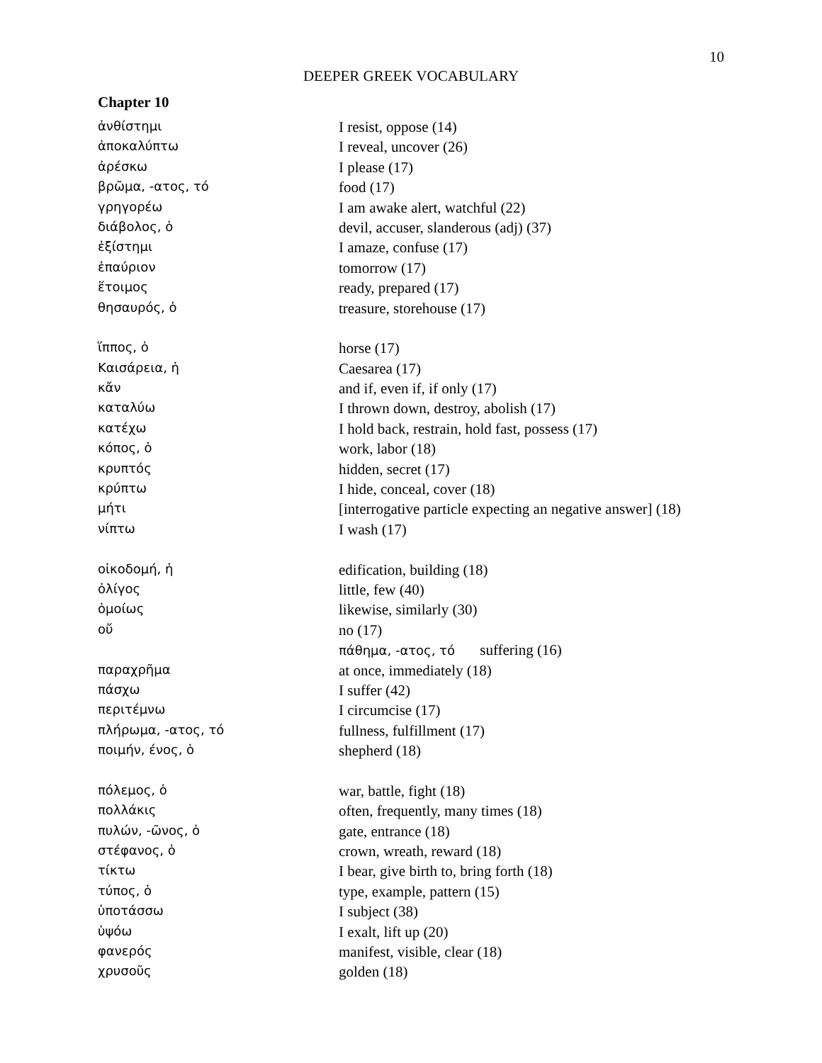10
DEEPER GREEK VOCABULARY
Chapter 10
| ἀνθίστημι | I resist, oppose (14) |
| ἀποκαλύπτω | I reveal, uncover (26) |
| ἀρέσκω | I please (17) |
| βρῶμα, -ατος, τό | food (17) |
| γρηγορέω | I am awake alert, watchful (22) |
| διάβολος, ὁ | devil, accuser, slanderous (adj) (37) |
| ἐξίστημι | I amaze, confuse (17) |
| ἐπαύριον | tomorrow (17) |
| ἕτοιμος | ready, prepared (17) |
| θησαυρός, ὁ | treasure, storehouse (17) |
| ἵππος, ὁ | horse (17) |
| Καισάρεια, ἡ | Caesarea (17) |
| κἄν | and if, even if, if only (17) |
| καταλύω | I thrown down, destroy, abolish (17) |
| κατέχω | I hold back, restrain, hold fast, possess (17) |
| κόπος, ὁ | work, labor (18) |
| κρυπτός | hidden, secret (17) |
| κρύπτω | I hide, conceal, cover (18) |
| μήτι | [interrogative particle expecting an negative answer] (18) |
| νίπτω | I wash (17) |
| οἰκοδομή, ἡ | edification, building (18) |
| ὀλίγος | little, few (40) |
| ὁμοίως | likewise, similarly (30) |
| οὔ | no (17) |
| | πάθημα, -ατος, τό suffering (16) |
| παραχρῆμα | at once, immediately (18) |
| πάσχω | I suffer (42) |
| περιτέμνω | I circumcise (17) |
| πλήρωμα, -ατος, τό | fullness, fulfillment (17) |
| ποιμήν, ένος, ὁ | shepherd (18) |
| πόλεμος, ὁ | war, battle, fight (18) |
| πολλάκις | often, frequently, many times (18) |
| πυλών, -ῶνος, ὁ | gate, entrance (18) |
| στέφανος, ὁ | crown, wreath, reward (18) |
| τίκτω | I bear, give birth to, bring forth (18) |
| τύπος, ὁ | type, example, pattern (15) |
| ὑποτάσσω | I subject (38) |
| ὑψόω | I exalt, lift up (20) |
| φανερός | manifest, visible, clear (18) |
| χρυσοῦς | golden (18) |